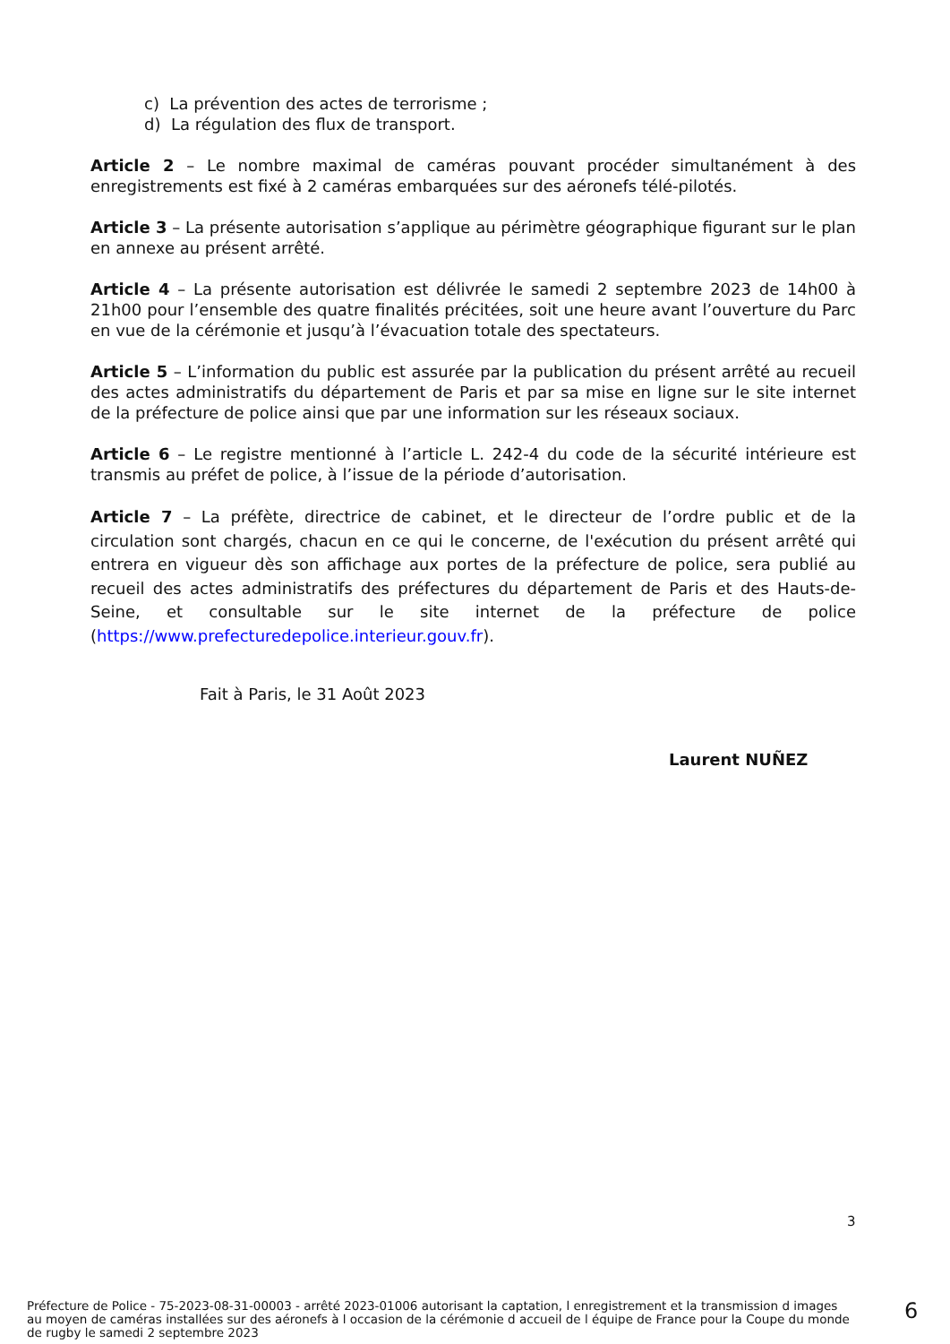c) La prévention des actes de terrorisme ;
d) La régulation des flux de transport.
Article 2 – Le nombre maximal de caméras pouvant procéder simultanément à des enregistrements est fixé à 2 caméras embarquées sur des aéronefs télé-pilotés.
Article 3 – La présente autorisation s’applique au périmètre géographique figurant sur le plan en annexe au présent arrêté.
Article 4 – La présente autorisation est délivrée le samedi 2 septembre 2023 de 14h00 à 21h00 pour l’ensemble des quatre finalités précitées, soit une heure avant l’ouverture du Parc en vue de la cérémonie et jusqu’à l’évacuation totale des spectateurs.
Article 5 – L’information du public est assurée par la publication du présent arrêté au recueil des actes administratifs du département de Paris et par sa mise en ligne sur le site internet de la préfecture de police ainsi que par une information sur les réseaux sociaux.
Article 6 – Le registre mentionné à l’article L. 242-4 du code de la sécurité intérieure est transmis au préfet de police, à l’issue de la période d’autorisation.
Article 7 – La préfète, directrice de cabinet, et le directeur de l’ordre public et de la circulation sont chargés, chacun en ce qui le concerne, de l'exécution du présent arrêté qui entrera en vigueur dès son affichage aux portes de la préfecture de police, sera publié au recueil des actes administratifs des préfectures du département de Paris et des Hauts-de-Seine, et consultable sur le site internet de la préfecture de police (https://www.prefecturedepolice.interieur.gouv.fr).
Fait à Paris, le 31 Août 2023
Laurent NUÑEZ
3
Préfecture de Police - 75-2023-08-31-00003 - arrêté 2023-01006 autorisant la captation, l enregistrement et la transmission d images au moyen de caméras installées sur des aéronefs à l occasion de la cérémonie d accueil de l équipe de France pour la Coupe du monde de rugby le samedi 2 septembre 2023
6